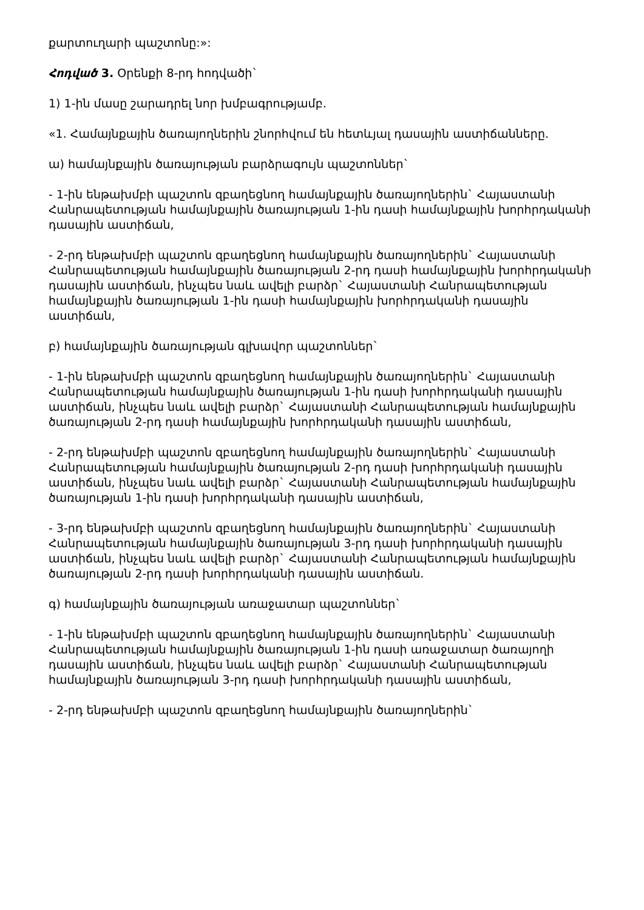քարտուղարի պաշտոնը:»:
Հոդված 3. Օրենքի 8-րդ հոդվածի`
1) 1-ին մասը շարադրել նոր խմբագրությամբ.
«1. Համայնքային ծառայողներին շնորհվում են հետևյալ դասային աստիճանները.
ա) համայնքային ծառայության բարձրագույն պաշտոններ`
- 1-ին ենթախմբի պաշտոն զբաղեցնող համայնքային ծառայողներին` Հայաստանի Հանրապետության համայնքային ծառայության 1-ին դասի համայնքային խորհրդականի դասային աստիճան,
- 2-րդ ենթախմբի պաշտոն զբաղեցնող համայնքային ծառայողներին` Հայաստանի Հանրապետության համայնքային ծառայության 2-րդ դասի համայնքային խորհրդականի դասային աստիճան, ինչպես նաև ավելի բարձր` Հայաստանի Հանրապետության համայնքային ծառայության 1-ին դասի համայնքային խորհրդականի դասային աստիճան,
բ) համայնքային ծառայության գլխավոր պաշտոններ`
- 1-ին ենթախմբի պաշտոն զբաղեցնող համայնքային ծառայողներին` Հայաստանի Հանրապետության համայնքային ծառայության 1-ին դասի խորհրդականի դասային աստիճան, ինչպես նաև ավելի բարձր` Հայաստանի Հանրապետության համայնքային ծառայության 2-րդ դասի համայնքային խորհրդականի դասային աստիճան,
- 2-րդ ենթախմբի պաշտոն զբաղեցնող համայնքային ծառայողներին` Հայաստանի Հանրապետության համայնքային ծառայության 2-րդ դասի խորհրդականի դասային աստիճան, ինչպես նաև ավելի բարձր` Հայաստանի Հանրապետության համայնքային ծառայության 1-ին դասի խորհրդականի դասային աստիճան,
- 3-րդ ենթախմբի պաշտոն զբաղեցնող համայնքային ծառայողներին` Հայաստանի Հանրապետության համայնքային ծառայության 3-րդ դասի խորհրդականի դասային աստիճան, ինչպես նաև ավելի բարձր` Հայաստանի Հանրապետության համայնքային ծառայության 2-րդ դասի խորհրդականի դասային աստիճան.
գ) համայնքային ծառայության առաջատար պաշտոններ`
- 1-ին ենթախմբի պաշտոն զբաղեցնող համայնքային ծառայողներին` Հայաստանի Հանրապետության համայնքային ծառայության 1-ին դասի առաջատար ծառայողի դասային աստիճան, ինչպես նաև ավելի բարձր` Հայաստանի Հանրապետության համայնքային ծառայության 3-րդ դասի խորհրդականի դասային աստիճան,
- 2-րդ ենթախմբի պաշտոն զբաղեցնող համայնքային ծառայողներին`